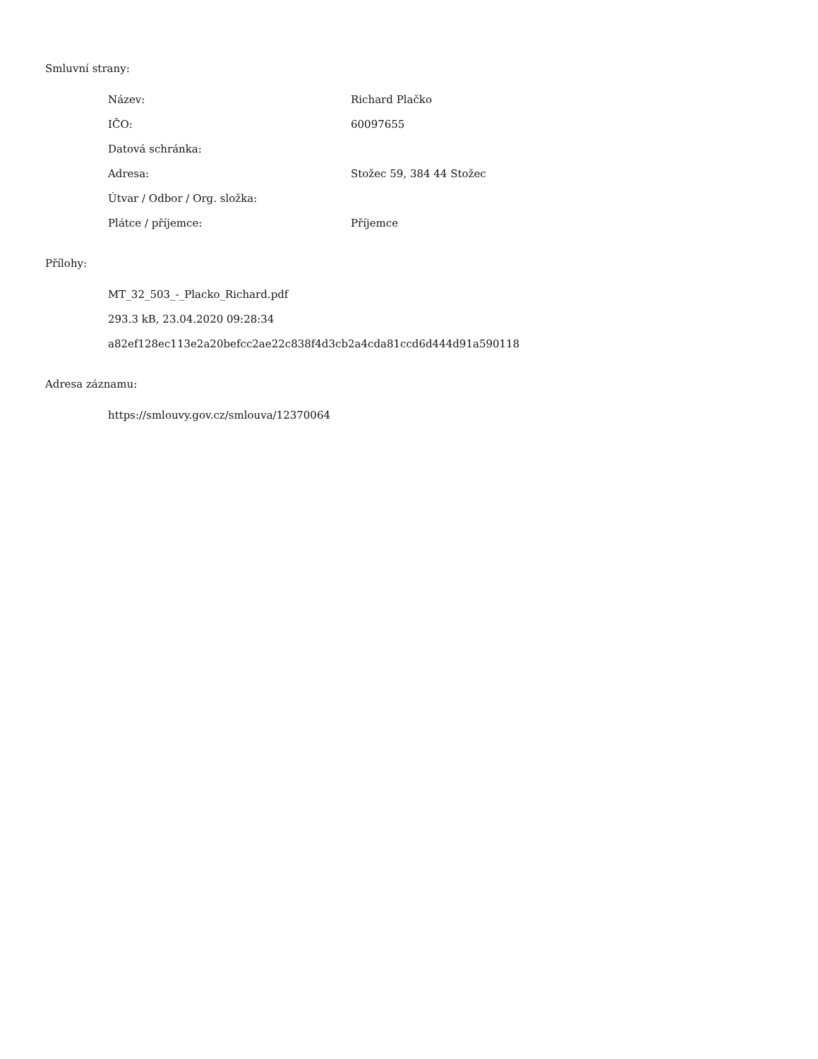Smluvní strany:
| Název: | Richard Plačko |
| IČO: | 60097655 |
| Datová schránka: | |
| Adresa: | Stožec 59, 384 44 Stožec |
| Útvar / Odbor / Org. složka: | |
| Plátce / příjemce: | Příjemce |
Přílohy:
MT_32_503_-_Placko_Richard.pdf
293.3 kB, 23.04.2020 09:28:34
a82ef128ec113e2a20befcc2ae22c838f4d3cb2a4cda81ccd6d444d91a590118
Adresa záznamu:
https://smlouvy.gov.cz/smlouva/12370064